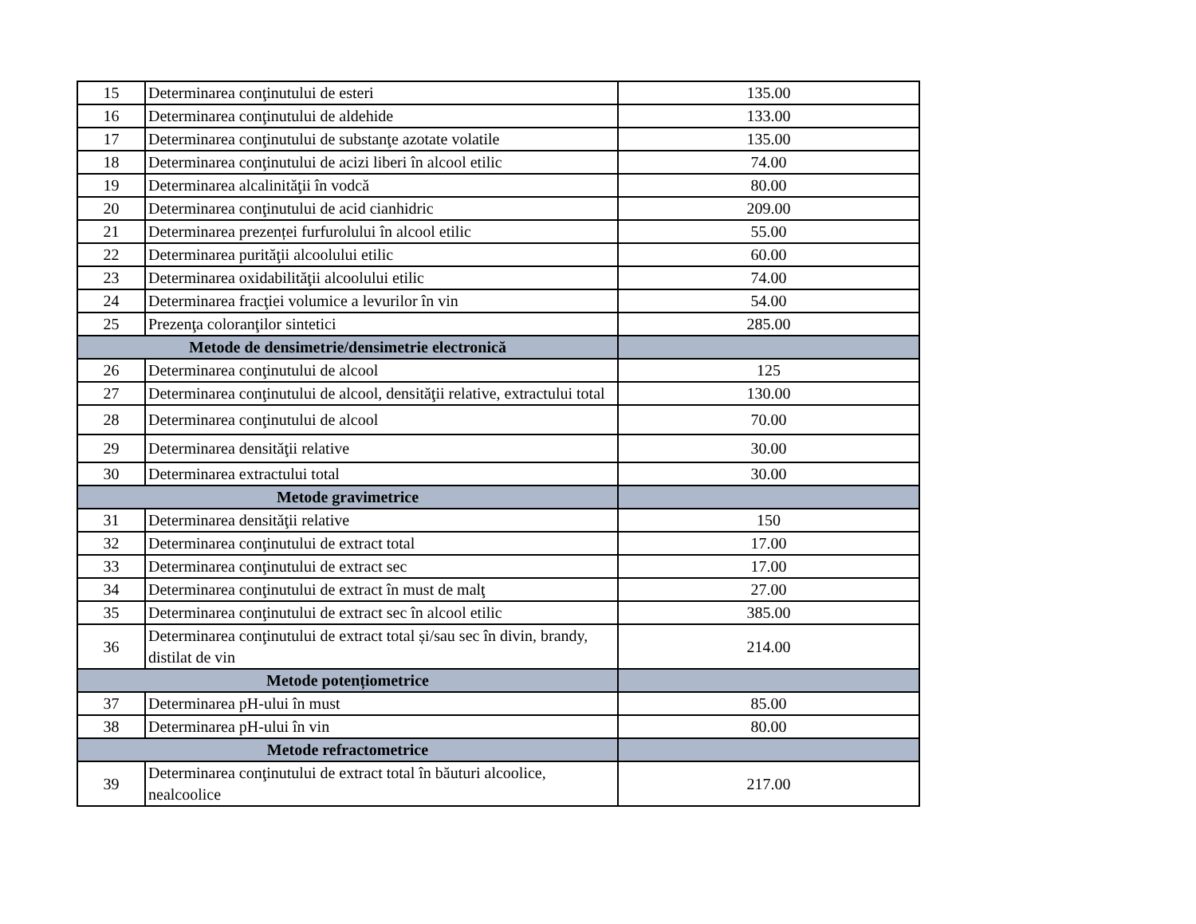| 15 | Determinarea conţinutului de esteri | 135.00 |
| 16 | Determinarea conţinutului de aldehide | 133.00 |
| 17 | Determinarea conţinutului de substanţe azotate volatile | 135.00 |
| 18 | Determinarea conţinutului de acizi liberi în alcool etilic | 74.00 |
| 19 | Determinarea alcalinităţii în vodcă | 80.00 |
| 20 | Determinarea conţinutului de acid cianhidric | 209.00 |
| 21 | Determinarea prezenței furfurolului în alcool etilic | 55.00 |
| 22 | Determinarea purităţii alcoolului etilic | 60.00 |
| 23 | Determinarea oxidabilităţii alcoolului etilic | 74.00 |
| 24 | Determinarea fracţiei volumice a levurilor în vin | 54.00 |
| 25 | Prezenţa coloranţilor sintetici | 285.00 |
| Metode de densimetrie/densimetrie electronică | | |
| 26 | Determinarea conţinutului de alcool | 125 |
| 27 | Determinarea conţinutului de alcool, densităţii relative, extractului total | 130.00 |
| 28 | Determinarea conţinutului de alcool | 70.00 |
| 29 | Determinarea densităţii relative | 30.00 |
| 30 | Determinarea extractului total | 30.00 |
| Metode gravimetrice | | |
| 31 | Determinarea densităţii relative | 150 |
| 32 | Determinarea conţinutului de extract total | 17.00 |
| 33 | Determinarea conţinutului de extract sec | 17.00 |
| 34 | Determinarea conţinutului de extract în must de malţ | 27.00 |
| 35 | Determinarea conţinutului de extract sec în alcool etilic | 385.00 |
| 36 | Determinarea conţinutului de extract total și/sau sec în divin, brandy, distilat de vin | 214.00 |
| Metode potențiometrice | | |
| 37 | Determinarea pH-ului în must | 85.00 |
| 38 | Determinarea pH-ului în vin | 80.00 |
| Metode refractometrice | | |
| 39 | Determinarea conţinutului de extract total în băuturi alcoolice, nealcoolice | 217.00 |